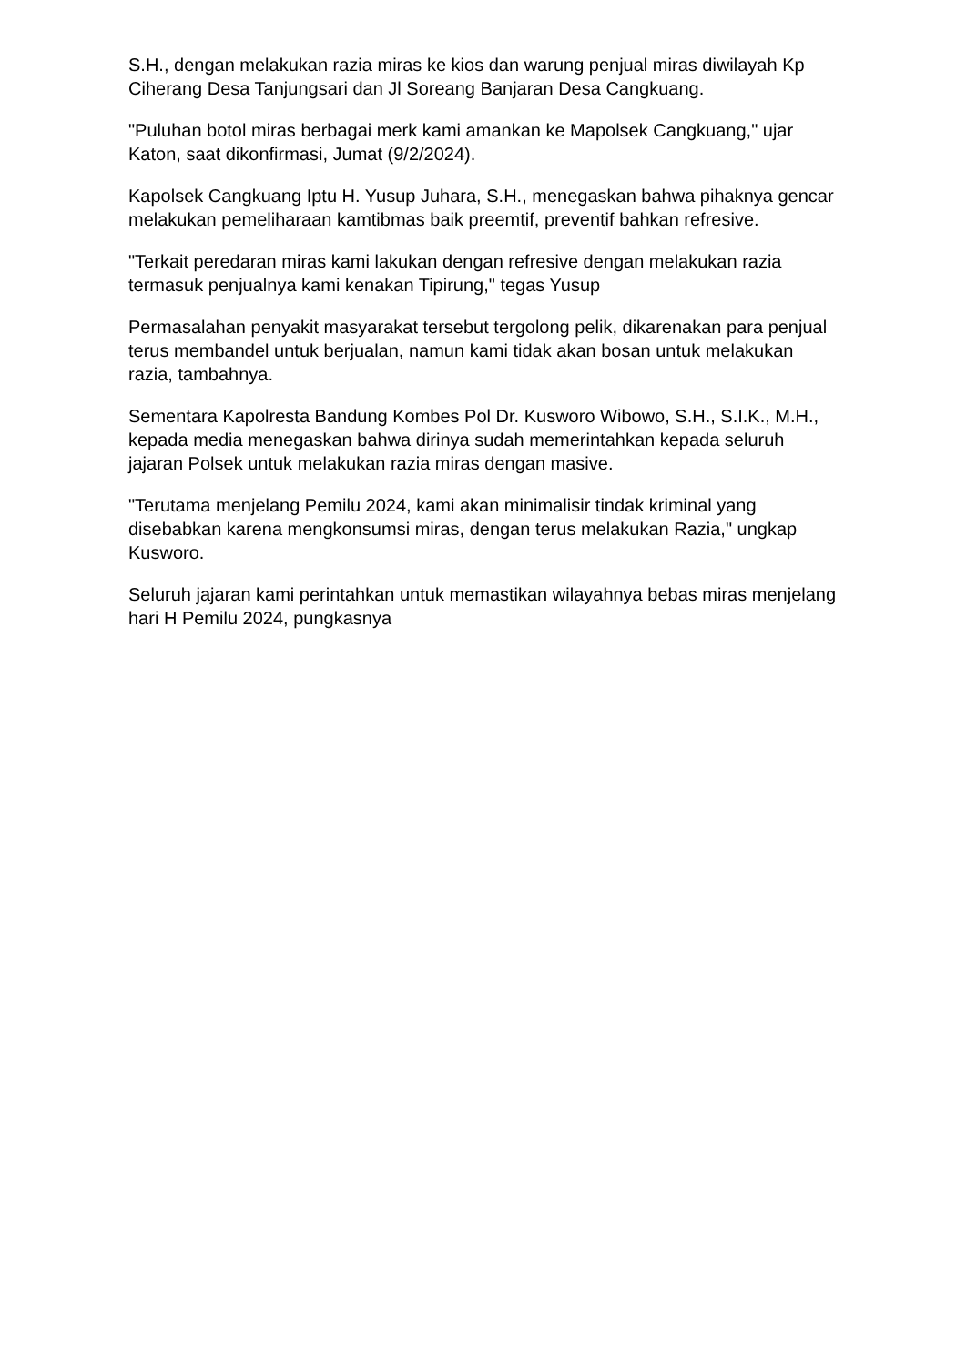S.H., dengan melakukan razia miras ke kios dan warung penjual miras diwilayah Kp Ciherang Desa Tanjungsari dan Jl Soreang Banjaran Desa Cangkuang.
"Puluhan botol miras berbagai merk kami amankan ke Mapolsek Cangkuang," ujar Katon, saat dikonfirmasi, Jumat (9/2/2024).
Kapolsek Cangkuang Iptu H. Yusup Juhara, S.H., menegaskan bahwa pihaknya gencar melakukan pemeliharaan kamtibmas baik preemtif, preventif bahkan refresive.
"Terkait peredaran miras kami lakukan dengan refresive dengan melakukan razia termasuk penjualnya kami kenakan Tipirung," tegas Yusup
Permasalahan penyakit masyarakat tersebut tergolong pelik, dikarenakan para penjual terus membandel untuk berjualan, namun kami tidak akan bosan untuk melakukan razia, tambahnya.
Sementara Kapolresta Bandung Kombes Pol Dr. Kusworo Wibowo, S.H., S.I.K., M.H., kepada media menegaskan bahwa dirinya sudah memerintahkan kepada seluruh jajaran Polsek untuk melakukan razia miras dengan masive.
"Terutama menjelang Pemilu 2024, kami akan minimalisir tindak kriminal yang disebabkan karena mengkonsumsi miras, dengan terus melakukan Razia," ungkap Kusworo.
Seluruh jajaran kami perintahkan untuk memastikan wilayahnya bebas miras menjelang hari H Pemilu 2024, pungkasnya